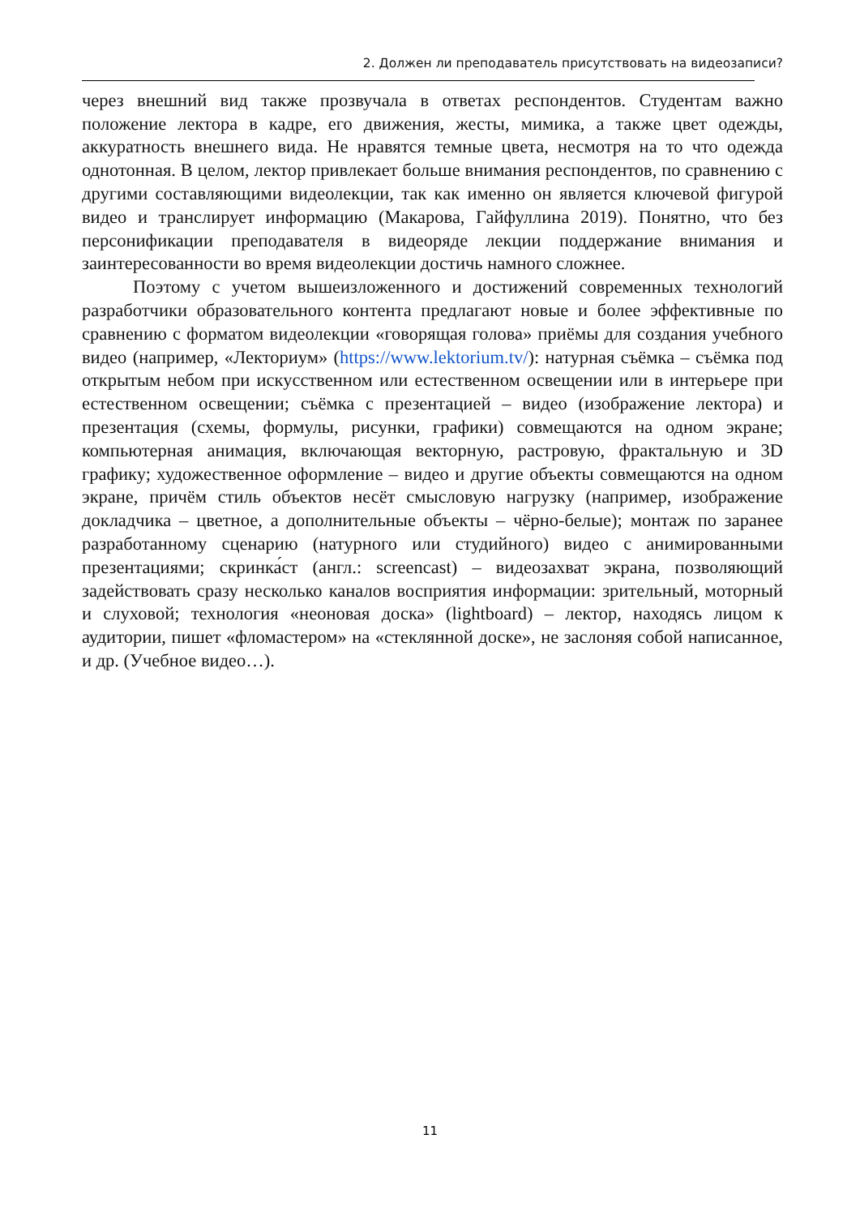2. Должен ли преподаватель присутствовать на видеозаписи?
через внешний вид также прозвучала в ответах респондентов. Студентам важно положение лектора в кадре, его движения, жесты, мимика, а также цвет одежды, аккуратность внешнего вида. Не нравятся темные цвета, несмотря на то что одежда однотонная. В целом, лектор привлекает больше внимания респондентов, по сравнению с другими составляющими видеолекции, так как именно он является ключевой фигурой видео и транслирует информацию (Макарова, Гайфуллина 2019). Понятно, что без персонификации преподавателя в видеоряде лекции поддержание внимания и заинтересованности во время видеолекции достичь намного сложнее.
Поэтому с учетом вышеизложенного и достижений современных технологий разработчики образовательного контента предлагают новые и более эффективные по сравнению с форматом видеолекции «говорящая голова» приёмы для создания учебного видео (например, «Лекториум» (https://www.lektorium.tv/): натурная съёмка – съёмка под открытым небом при искусственном или естественном освещении или в интерьере при естественном освещении; съёмка с презентацией – видео (изображение лектора) и презентация (схемы, формулы, рисунки, графики) совмещаются на одном экране; компьютерная анимация, включающая векторную, растровую, фрактальную и 3D графику; художественное оформление – видео и другие объекты совмещаются на одном экране, причём стиль объектов несёт смысловую нагрузку (например, изображение докладчика – цветное, а дополнительные объекты – чёрно-белые); монтаж по заранее разработанному сценарию (натурного или студийного) видео с анимированными презентациями; скринка́ст (англ.: screencast) – видеозахват экрана, позволяющий задействовать сразу несколько каналов восприятия информации: зрительный, моторный и слуховой; технология «неоновая доска» (lightboard) – лектор, находясь лицом к аудитории, пишет «фломастером» на «стеклянной доске», не заслоняя собой написанное, и др. (Учебное видео…).
11